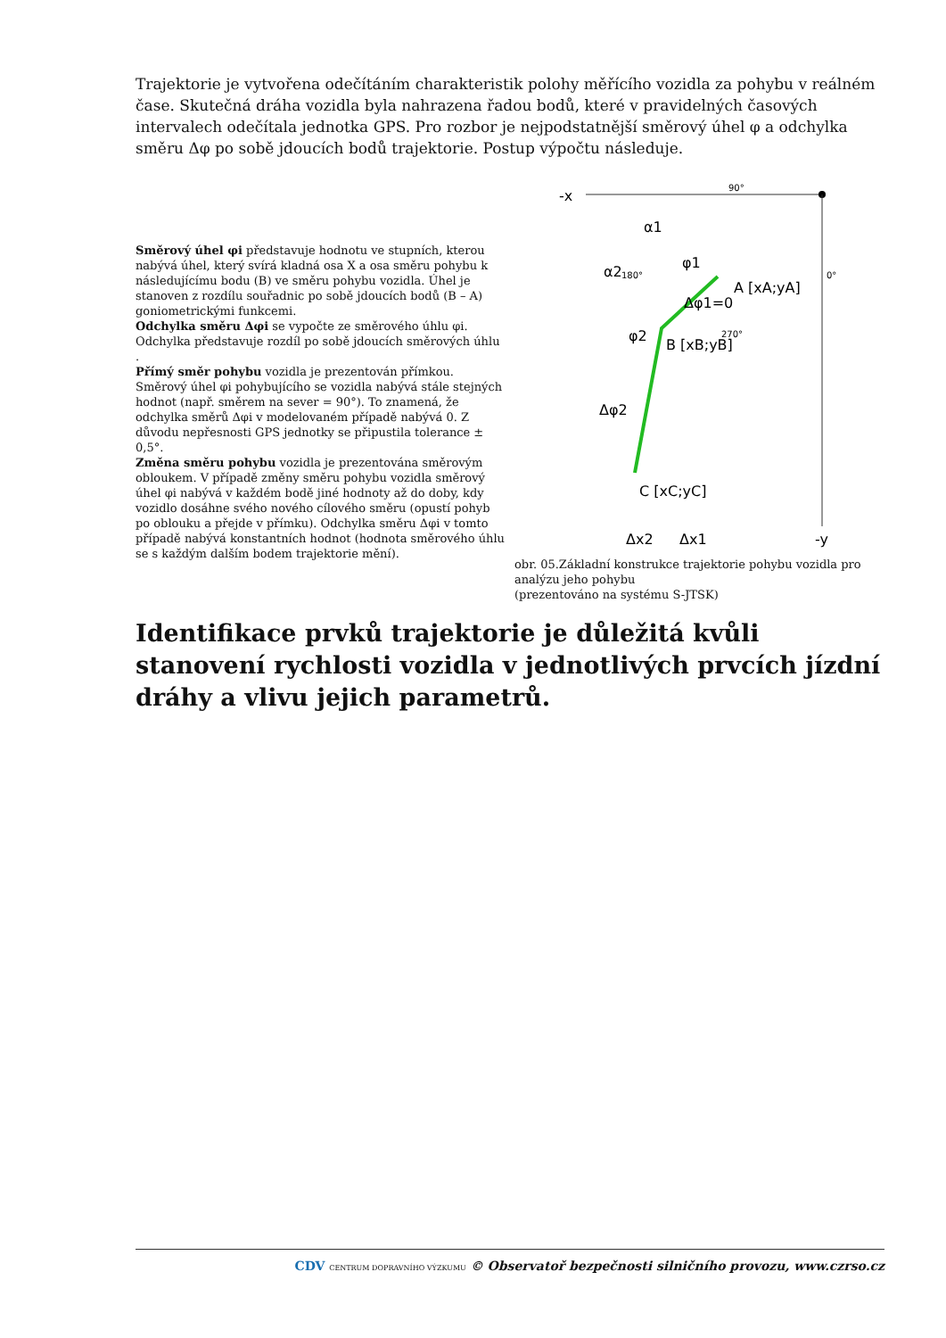Trajektorie je vytvořena odečítáním charakteristik polohy měřícího vozidla za pohybu v reálném čase. Skutečná dráha vozidla byla nahrazena řadou bodů, které v pravidelných časových intervalech odečítala jednotka GPS. Pro rozbor je nejpodstatnější směrový úhel φ a odchylka směru Δφ po sobě jdoucích bodů trajektorie. Postup výpočtu následuje.
Směrový úhel φi představuje hodnotu ve stupních, kterou nabývá úhel, který svírá kladná osa X a osa směru pohybu k následujícímu bodu (B) ve směru pohybu vozidla. Úhel je stanoven z rozdílu souřadnic po sobě jdoucích bodů (B – A) goniometrickými funkcemi.
Odchylka směru Δφi se vypočte ze směrového úhlu φi. Odchylka představuje rozdíl po sobě jdoucích směrových úhlu .
Přímý směr pohybu vozidla je prezentován přímkou. Směrový úhel φi pohybujícího se vozidla nabývá stále stejných hodnot (např. směrem na sever = 90°). To znamená, že odchylka směrů Δφi v modelovaném případě nabývá 0. Z důvodu nepřesnosti GPS jednotky se připustila tolerance ± 0,5°.
Změna směru pohybu vozidla je prezentována směrovým obloukem. V případě změny směru pohybu vozidla směrový úhel φi nabývá v každém bodě jiné hodnoty až do doby, kdy vozidlo dosáhne svého nového cílového směru (opustí pohyb po oblouku a přejde v přímku). Odchylka směru Δφi v tomto případě nabývá konstantních hodnot (hodnota směrového úhlu se s každým dalším bodem trajektorie mění).
-x
-y
90°
180°
0°
270°
A [xA;yA]
B [xB;yB]
C [xC;yC]
Δφ1=0
Δφ2
α1
α2
φ1
φ2
Δx2
Δx1
obr. 05.Základní konstrukce trajektorie pohybu vozidla pro analýzu jeho pohybu
(prezentováno na systému S-JTSK)
Identifikace prvků trajektorie je důležitá kvůli stanovení rychlosti vozidla v jednotlivých prvcích jízdní dráhy a vlivu jejich parametrů.
CDV CENTRUM DOPRAVNÍHO VÝZKUMU © Observatoř bezpečnosti silničního provozu, www.czrso.cz